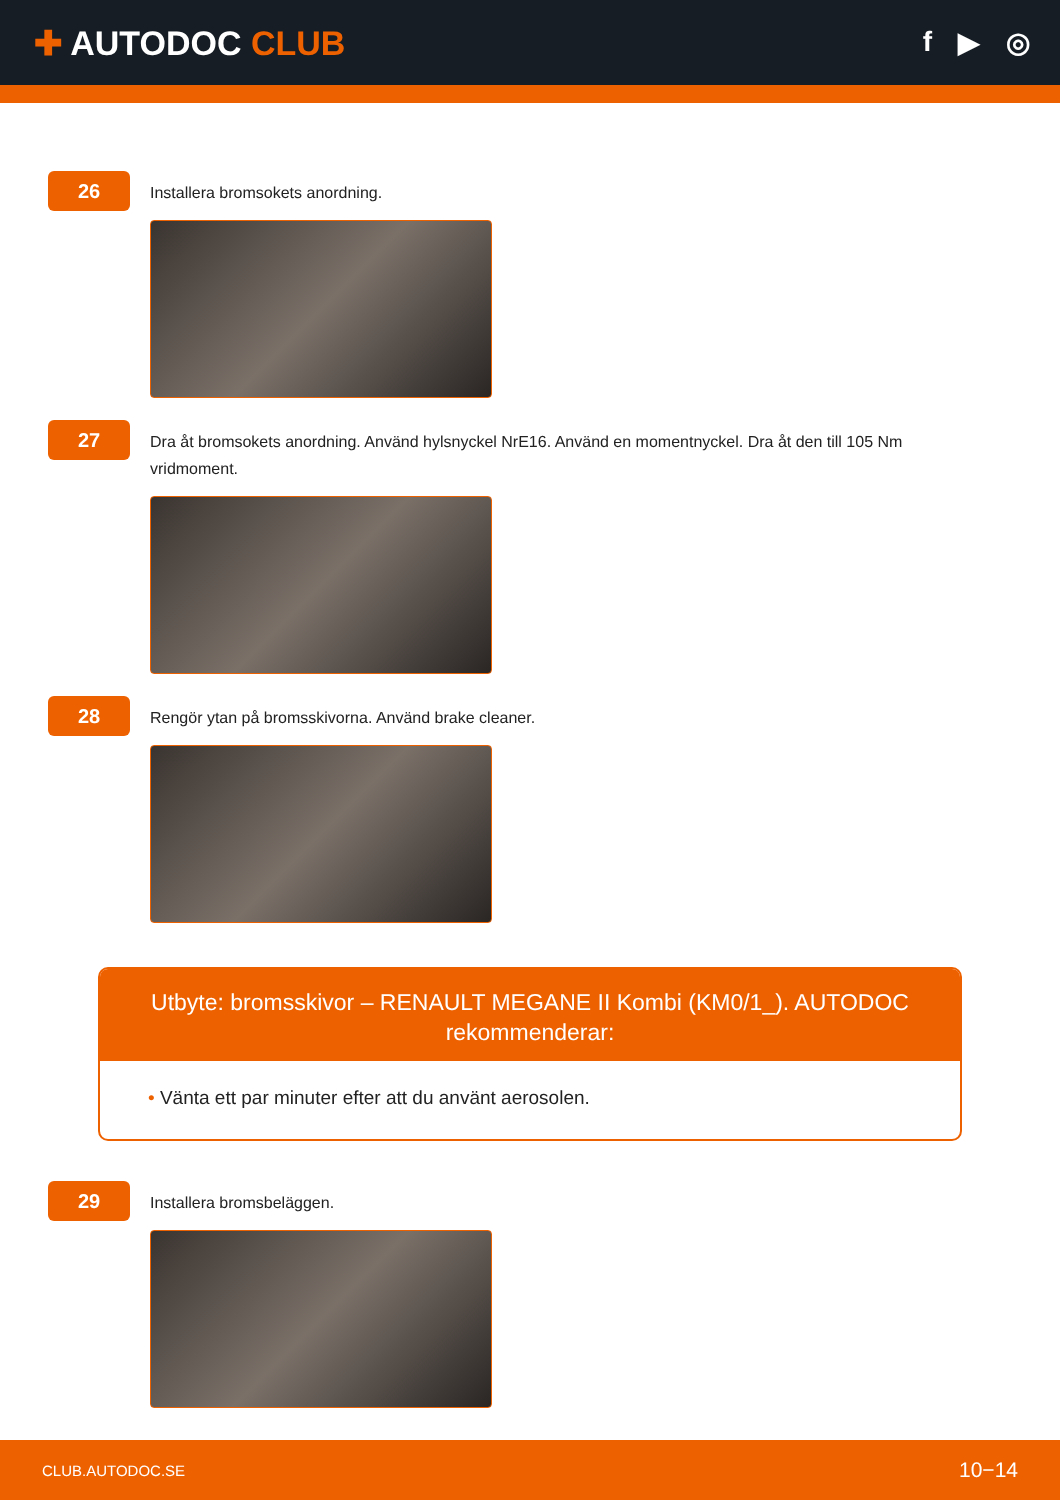✚ AUTODOC CLUB
f ▶ ◎
26
Installera bromsokets anordning.
27
Dra åt bromsokets anordning. Använd hylsnyckel NrE16. Använd en momentnyckel. Dra åt den till 105 Nm vridmoment.
28
Rengör ytan på bromsskivorna. Använd brake cleaner.
Utbyte: bromsskivor – RENAULT MEGANE II Kombi (KM0/1_). AUTODOC rekommenderar:
• Vänta ett par minuter efter att du använt aerosolen.
29
Installera bromsbeläggen.
CLUB.AUTODOC.SE 10−14